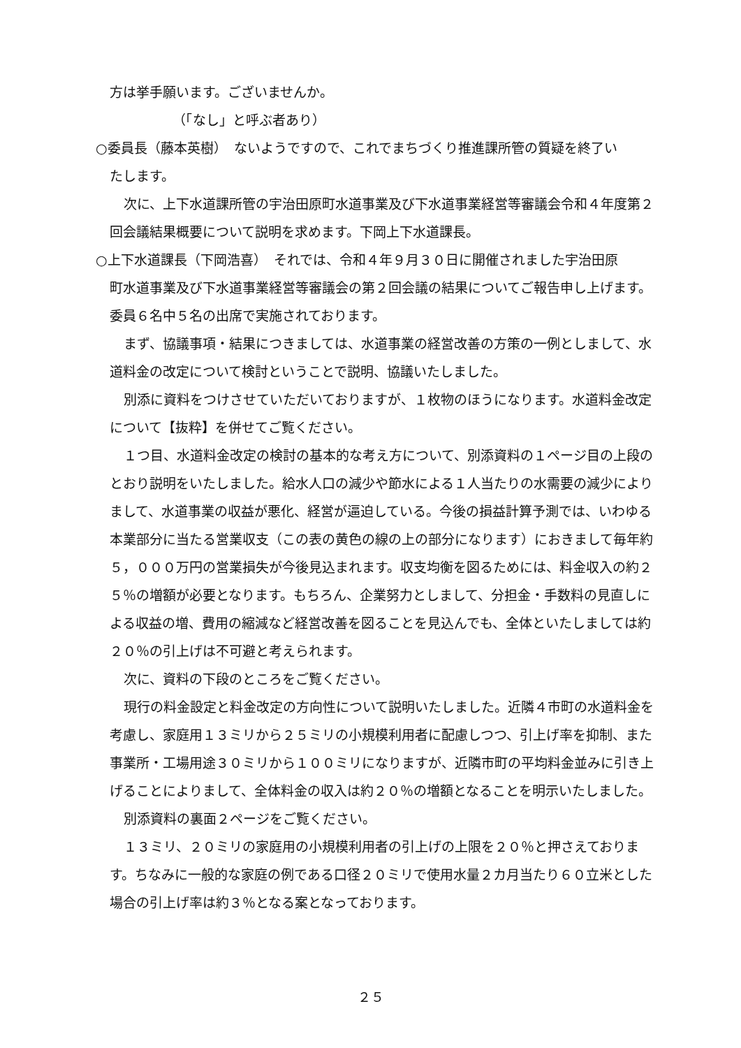方は挙手願います。ございませんか。
（「なし」と呼ぶ者あり）
○委員長（藤本英樹）　ないようですので、これでまちづくり推進課所管の質疑を終了い
たします。
次に、上下水道課所管の宇治田原町水道事業及び下水道事業経営等審議会令和４年度第２回会議結果概要について説明を求めます。下岡上下水道課長。
○上下水道課長（下岡浩喜）　それでは、令和４年９月３０日に開催されました宇治田原
町水道事業及び下水道事業経営等審議会の第２回会議の結果についてご報告申し上げます。委員６名中５名の出席で実施されております。
まず、協議事項・結果につきましては、水道事業の経営改善の方策の一例としまして、水道料金の改定について検討ということで説明、協議いたしました。
別添に資料をつけさせていただいておりますが、１枚物のほうになります。水道料金改定について【抜粋】を併せてご覧ください。
１つ目、水道料金改定の検討の基本的な考え方について、別添資料の１ページ目の上段のとおり説明をいたしました。給水人口の減少や節水による１人当たりの水需要の減少によりまして、水道事業の収益が悪化、経営が逼迫している。今後の損益計算予測では、いわゆる本業部分に当たる営業収支（この表の黄色の線の上の部分になります）におきまして毎年約５，０００万円の営業損失が今後見込まれます。収支均衡を図るためには、料金収入の約２５％の増額が必要となります。もちろん、企業努力としまして、分担金・手数料の見直しによる収益の増、費用の縮減など経営改善を図ることを見込んでも、全体といたしましては約２０％の引上げは不可避と考えられます。
次に、資料の下段のところをご覧ください。
現行の料金設定と料金改定の方向性について説明いたしました。近隣４市町の水道料金を考慮し、家庭用１３ミリから２５ミリの小規模利用者に配慮しつつ、引上げ率を抑制、また事業所・工場用途３０ミリから１００ミリになりますが、近隣市町の平均料金並みに引き上げることによりまして、全体料金の収入は約２０％の増額となることを明示いたしました。
別添資料の裏面２ページをご覧ください。
１３ミリ、２０ミリの家庭用の小規模利用者の引上げの上限を２０％と押さえております。ちなみに一般的な家庭の例である口径２０ミリで使用水量２カ月当たり６０立米とした場合の引上げ率は約３％となる案となっております。
２５